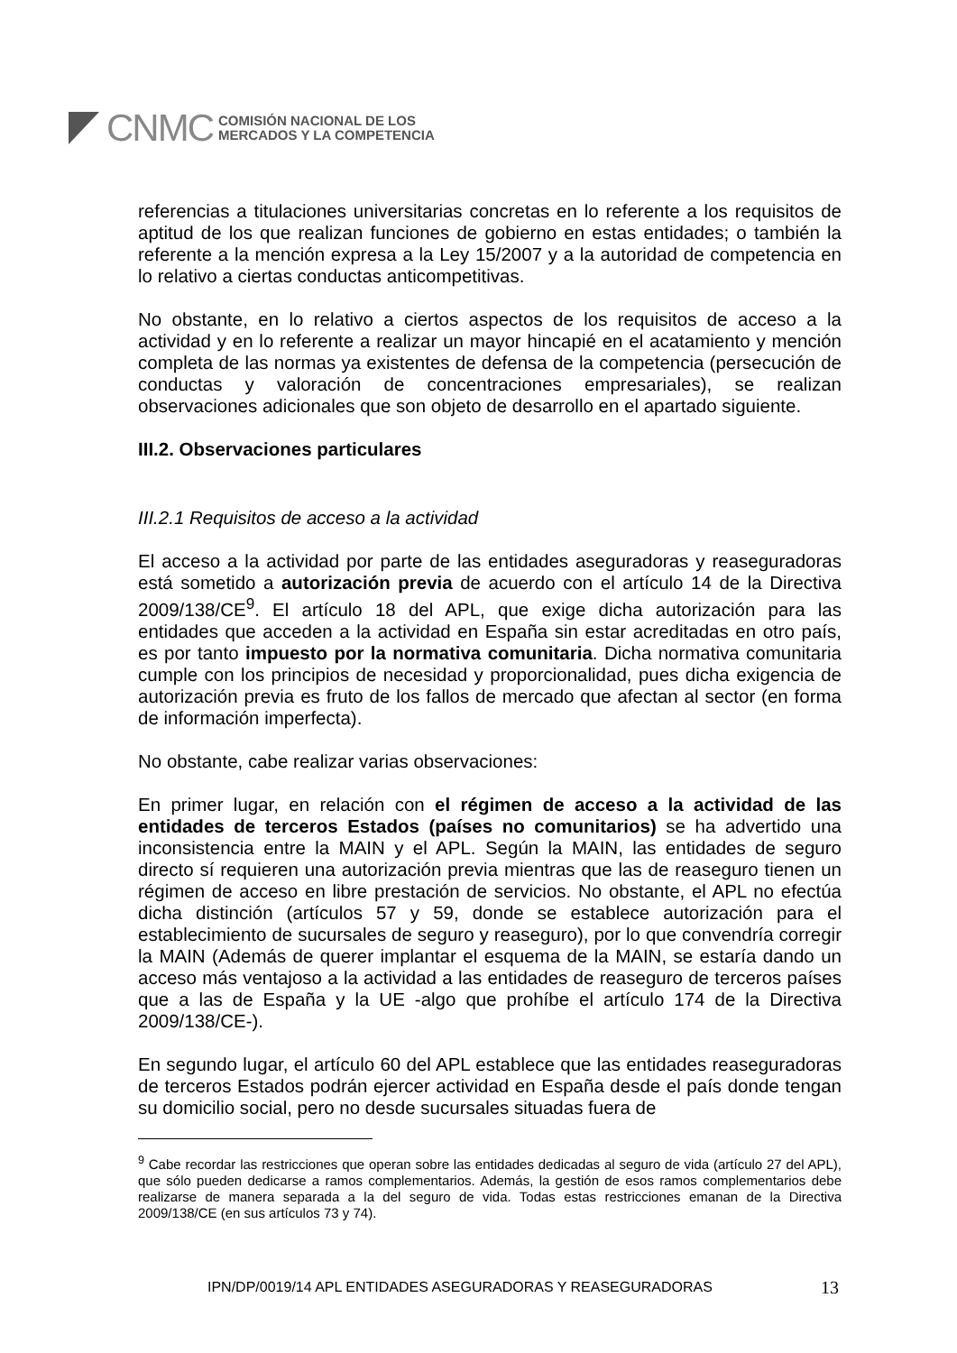CNMC
COMISIÓN NACIONAL DE LOS
MERCADOS Y LA COMPETENCIA
referencias a titulaciones universitarias concretas en lo referente a los requisitos de aptitud de los que realizan funciones de gobierno en estas entidades; o también la referente a la mención expresa a la Ley 15/2007 y a la autoridad de competencia en lo relativo a ciertas conductas anticompetitivas.
No obstante, en lo relativo a ciertos aspectos de los requisitos de acceso a la actividad y en lo referente a realizar un mayor hincapié en el acatamiento y mención completa de las normas ya existentes de defensa de la competencia (persecución de conductas y valoración de concentraciones empresariales), se realizan observaciones adicionales que son objeto de desarrollo en el apartado siguiente.
III.2. Observaciones particulares
III.2.1 Requisitos de acceso a la actividad
El acceso a la actividad por parte de las entidades aseguradoras y reaseguradoras está sometido a autorización previa de acuerdo con el artículo 14 de la Directiva 2009/138/CE<sup>9</sup>. El artículo 18 del APL, que exige dicha autorización para las entidades que acceden a la actividad en España sin estar acreditadas en otro país, es por tanto impuesto por la normativa comunitaria. Dicha normativa comunitaria cumple con los principios de necesidad y proporcionalidad, pues dicha exigencia de autorización previa es fruto de los fallos de mercado que afectan al sector (en forma de información imperfecta).
No obstante, cabe realizar varias observaciones:
En primer lugar, en relación con el régimen de acceso a la actividad de las entidades de terceros Estados (países no comunitarios) se ha advertido una inconsistencia entre la MAIN y el APL. Según la MAIN, las entidades de seguro directo sí requieren una autorización previa mientras que las de reaseguro tienen un régimen de acceso en libre prestación de servicios. No obstante, el APL no efectúa dicha distinción (artículos 57 y 59, donde se establece autorización para el establecimiento de sucursales de seguro y reaseguro), por lo que convendría corregir la MAIN (Además de querer implantar el esquema de la MAIN, se estaría dando un acceso más ventajoso a la actividad a las entidades de reaseguro de terceros países que a las de España y la UE -algo que prohíbe el artículo 174 de la Directiva 2009/138/CE-).
En segundo lugar, el artículo 60 del APL establece que las entidades reaseguradoras de terceros Estados podrán ejercer actividad en España desde el país donde tengan su domicilio social, pero no desde sucursales situadas fuera de
<sup>9</sup> Cabe recordar las restricciones que operan sobre las entidades dedicadas al seguro de vida (artículo 27 del APL), que sólo pueden dedicarse a ramos complementarios. Además, la gestión de esos ramos complementarios debe realizarse de manera separada a la del seguro de vida. Todas estas restricciones emanan de la Directiva 2009/138/CE (en sus artículos 73 y 74).
IPN/DP/0019/14 APL ENTIDADES ASEGURADORAS Y REASEGURADORAS
13